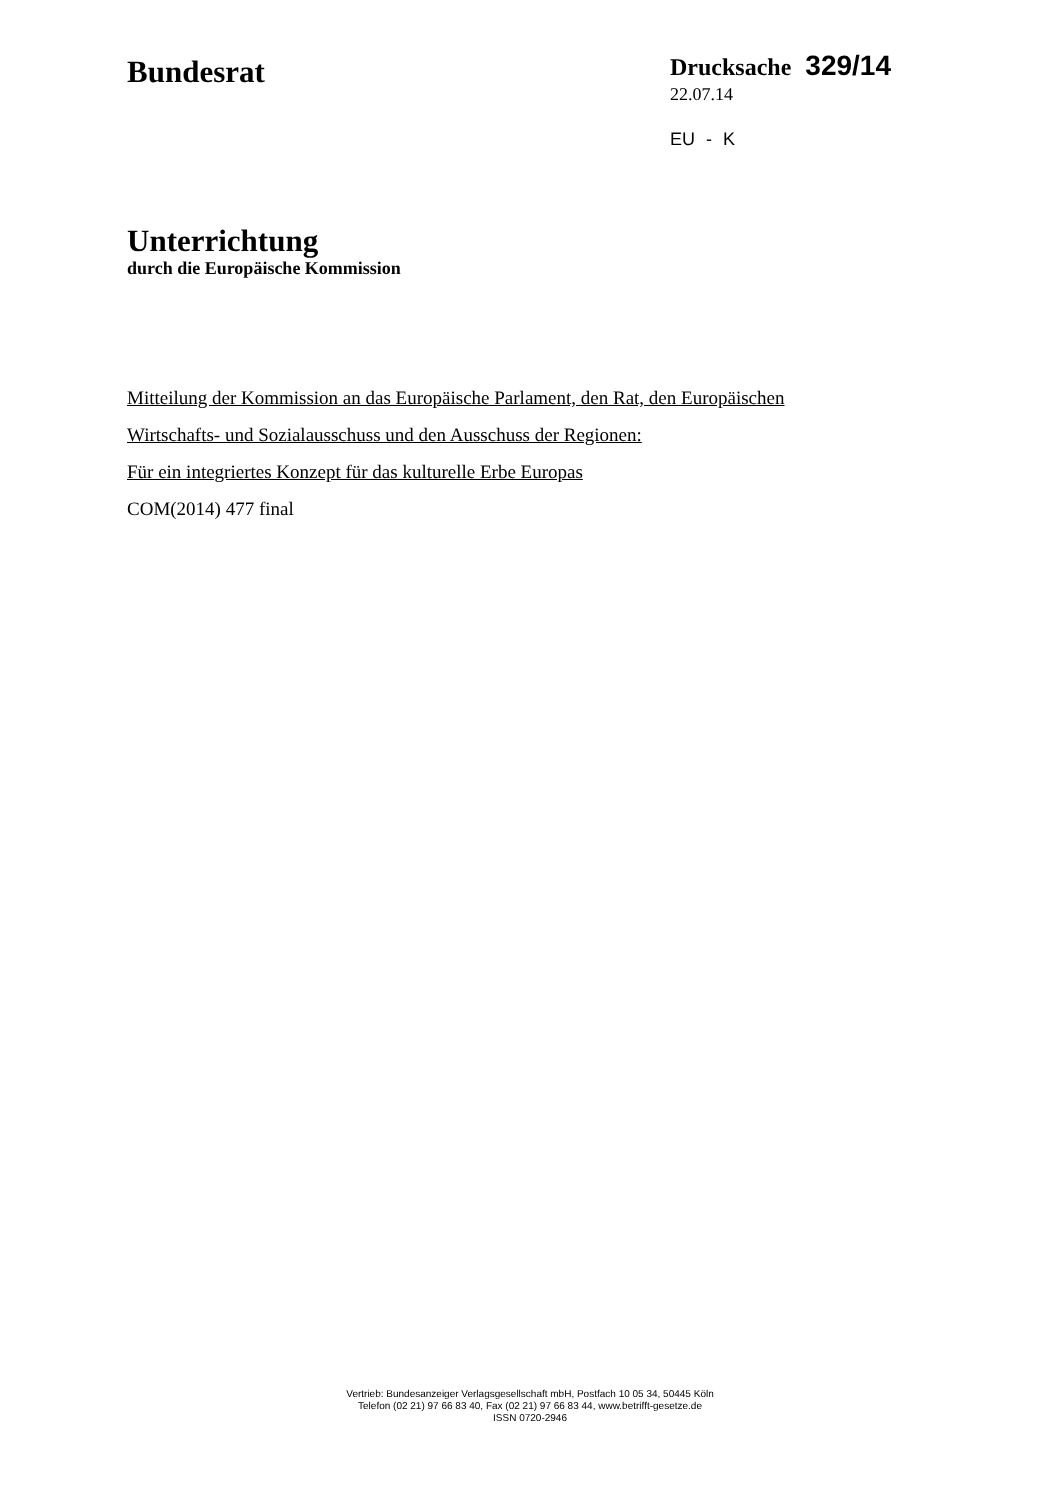Bundesrat
Drucksache 329/14
22.07.14
EU - K
Unterrichtung
durch die Europäische Kommission
Mitteilung der Kommission an das Europäische Parlament, den Rat, den Europäischen
Wirtschafts- und Sozialausschuss und den Ausschuss der Regionen:
Für ein integriertes Konzept für das kulturelle Erbe Europas
COM(2014) 477 final
Vertrieb: Bundesanzeiger Verlagsgesellschaft mbH, Postfach 10 05 34, 50445 Köln
Telefon (02 21) 97 66 83 40, Fax (02 21) 97 66 83 44, www.betrifft-gesetze.de
ISSN 0720-2946